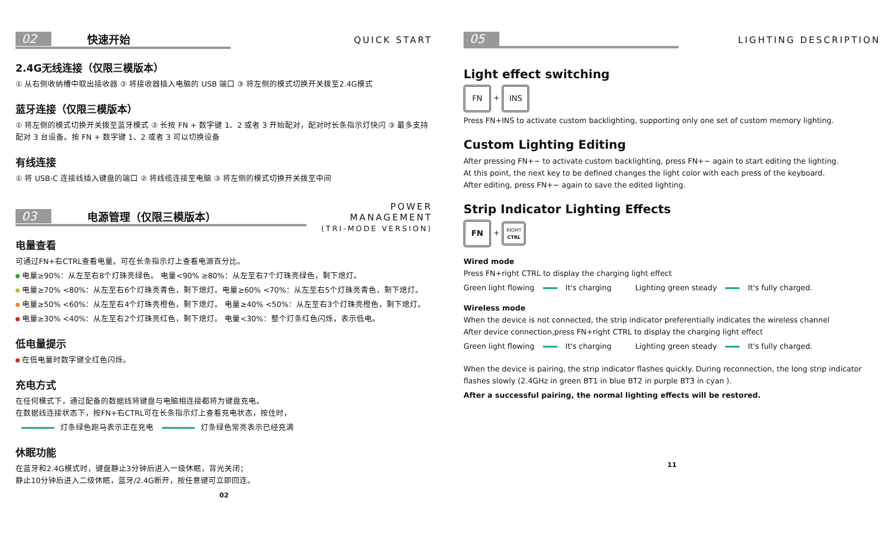02 快速开始
QUICK START
2.4G无线连接（仅限三模版本）
① 从右侧收纳槽中取出接收器 ② 将接收器插入电脑的 USB 端口 ③ 将左侧的模式切换开关拨至2.4G模式
蓝牙连接（仅限三模版本）
① 将左侧的模式切换开关拨至蓝牙模式 ② 长按 FN + 数字键 1、2 或者 3 开始配对，配对时长条指示灯快闪 ③ 最多支持配对 3 台设备。按 FN + 数字键 1、2 或者 3 可以切换设备
有线连接
① 将 USB-C 连接线插入键盘的端口 ② 将线缆连接至电脑 ③ 将左侧的模式切换开关拨至中间
03 电源管理（仅限三模版本）
POWER MANAGEMENT
(TRI-MODE VERSION)
电量查看
可通过FN+右CTRL查看电量。可在长条指示灯上查看电源百分比。
电量≥90%：从左至右8个灯珠亮绿色。 电量<90% ≥80%：从左至右7个灯珠亮绿色，剩下熄灯。
电量≥70% <80%：从左至右6个灯珠亮青色，剩下熄灯。电量≥60% <70%：从左至右5个灯珠亮青色，剩下熄灯。
电量≥50% <60%：从左至右4个灯珠亮橙色，剩下熄灯。 电量≥40% <50%：从左至右3个灯珠亮橙色，剩下熄灯。
电量≥30% <40%：从左至右2个灯珠亮红色，剩下熄灯。 电量<30%：整个灯条红色闪烁，表示低电。
低电量提示
在低电量时数字键全红色闪烁。
充电方式
在任何模式下，通过配备的数据线将键盘与电脑相连接都将为键盘充电。
在数据线连接状态下，按FN+右CTRL可在长条指示灯上查看充电状态，按住时，
灯条绿色跑马表示正在充电 灯条绿色常亮表示已经充满
休眠功能
在蓝牙和2.4G模式时，键盘静止3分钟后进入一级休眠，背光关闭；
静止10分钟后进入二级休眠，蓝牙/2.4G断开，按任意键可立即回连。
02
05
LIGHTING DESCRIPTION
Light effect switching
FN + INS
Press FN+INS to activate custom backlighting, supporting only one set of custom memory lighting.
Custom Lighting Editing
After pressing FN+~ to activate custom backlighting, press FN+~ again to start editing the lighting.
At this point, the next key to be defined changes the light color with each press of the keyboard.
After editing, press FN+~ again to save the edited lighting.
Strip Indicator Lighting Effects
FN + RIGHT
CTRL
Wired mode
Press FN+right CTRL to display the charging light effect
Green light flowing It's charging Lighting green steady It's fully charged.
Wireless mode
When the device is not connected, the strip indicator preferentially indicates the wireless channel
After device connection,press FN+right CTRL to display the charging light effect
Green light flowing It's charging Lighting green steady It's fully charged.
When the device is pairing, the strip indicator flashes quickly. During reconnection, the long strip indicator flashes slowly (2.4GHz in green BT1 in blue BT2 in purple BT3 in cyan ).
After a successful pairing, the normal lighting effects will be restored.
11